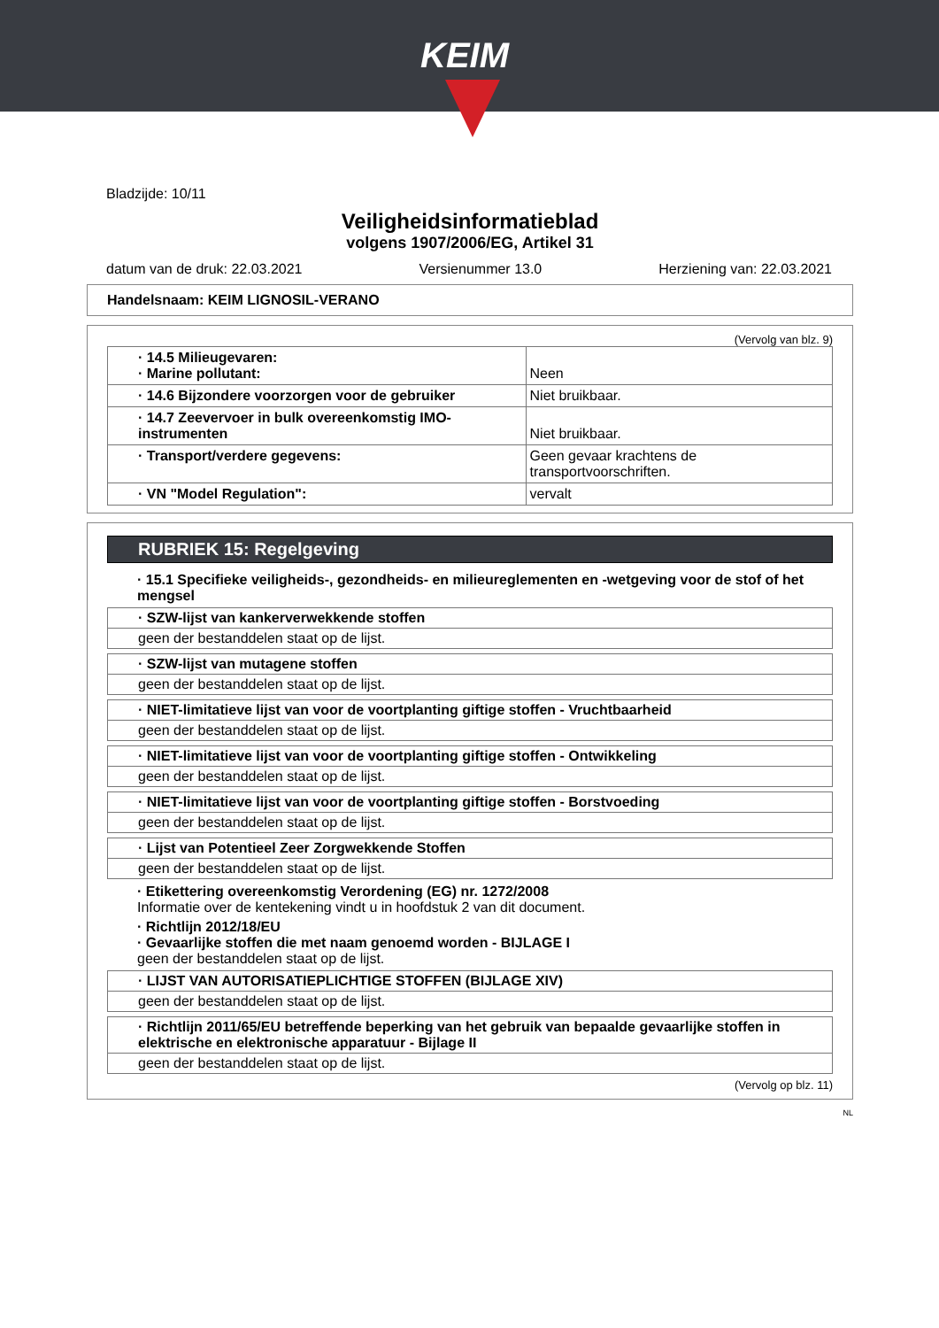KEIM
Bladzijde: 10/11
Veiligheidsinformatieblad
volgens 1907/2006/EG, Artikel 31
datum van de druk: 22.03.2021 Versienummer 13.0 Herziening van: 22.03.2021
Handelsnaam: KEIM LIGNOSIL-VERANO
(Vervolg van blz. 9)
| · 14.5 Milieugevaren: · Marine pollutant: | Neen |
| · 14.6 Bijzondere voorzorgen voor de gebruiker | Niet bruikbaar. |
| · 14.7 Zeevervoer in bulk overeenkomstig IMO-instrumenten | Niet bruikbaar. |
| · Transport/verdere gegevens: | Geen gevaar krachtens de transportvoorschriften. |
| · VN "Model Regulation": | vervalt |
RUBRIEK 15: Regelgeving
· 15.1 Specifieke veiligheids-, gezondheids- en milieureglementen en -wetgeving voor de stof of het mengsel
· SZW-lijst van kankerverwekkende stoffen
geen der bestanddelen staat op de lijst.
· SZW-lijst van mutagene stoffen
geen der bestanddelen staat op de lijst.
· NIET-limitatieve lijst van voor de voortplanting giftige stoffen - Vruchtbaarheid
geen der bestanddelen staat op de lijst.
· NIET-limitatieve lijst van voor de voortplanting giftige stoffen - Ontwikkeling
geen der bestanddelen staat op de lijst.
· NIET-limitatieve lijst van voor de voortplanting giftige stoffen - Borstvoeding
geen der bestanddelen staat op de lijst.
· Lijst van Potentieel Zeer Zorgwekkende Stoffen
geen der bestanddelen staat op de lijst.
· Etikettering overeenkomstig Verordening (EG) nr. 1272/2008
Informatie over de kentekening vindt u in hoofdstuk 2 van dit document.
· Richtlijn 2012/18/EU
· Gevaarlijke stoffen die met naam genoemd worden - BIJLAGE I
geen der bestanddelen staat op de lijst.
· LIJST VAN AUTORISATIEPLICHTIGE STOFFEN (BIJLAGE XIV)
geen der bestanddelen staat op de lijst.
· Richtlijn 2011/65/EU betreffende beperking van het gebruik van bepaalde gevaarlijke stoffen in elektrische en elektronische apparatuur - Bijlage II
geen der bestanddelen staat op de lijst.
(Vervolg op blz. 11)
NL